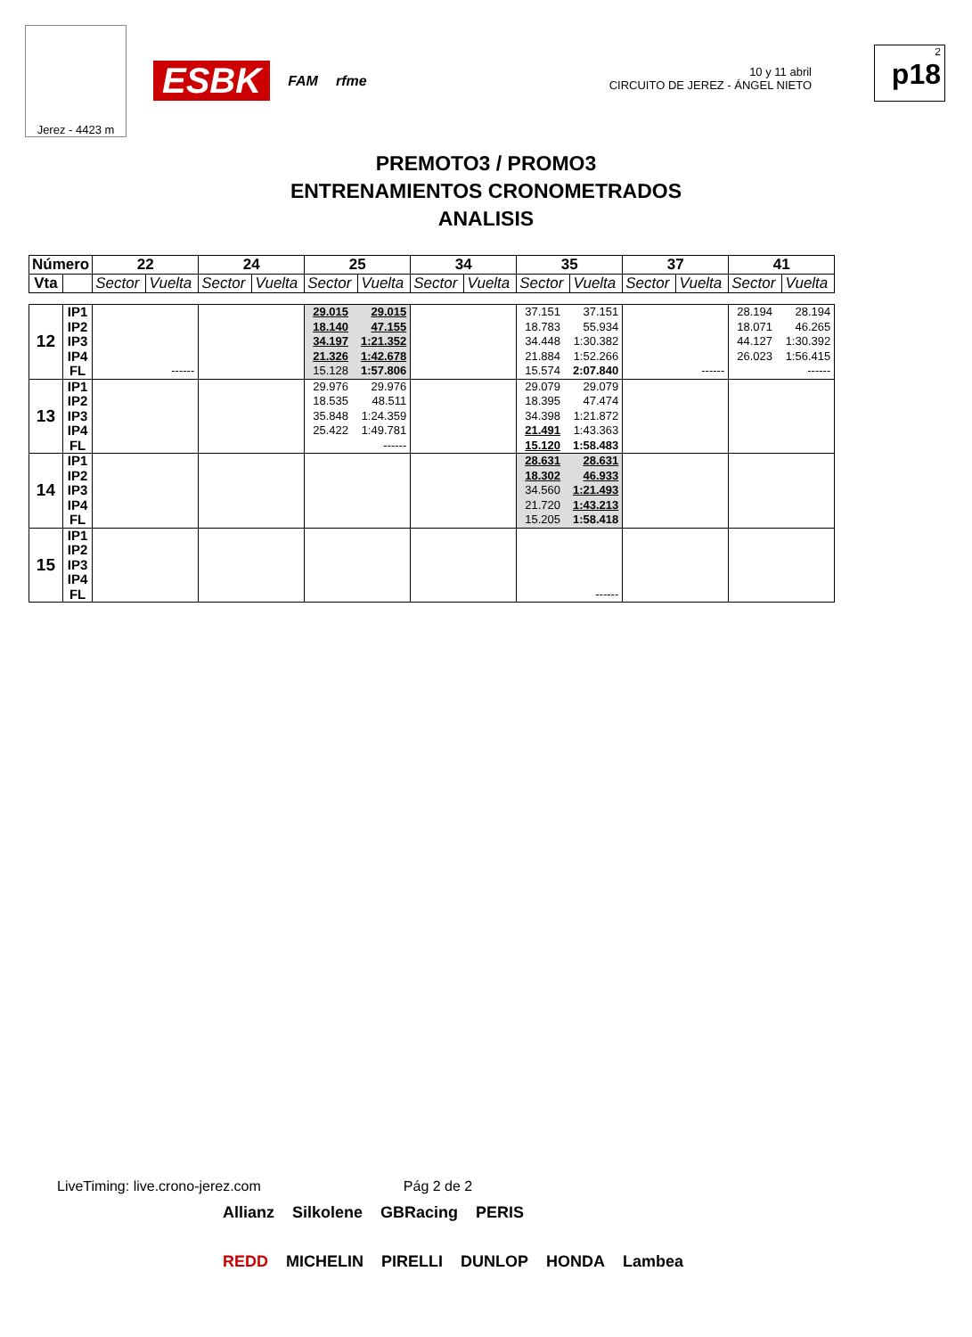Jerez - 4423 m
ESBK FAM rfme
10 y 11 abril
CIRCUITO DE JEREZ - ÁNGEL NIETO
2
p18
PREMOTO3 / PROMO3
ENTRENAMIENTOS CRONOMETRADOS
ANALISIS
| Número | | 22 | | 24 | | 25 | | 34 | | 35 | | 37 | | 41 | |
| Vta | | Sector | Vuelta | Sector | Vuelta | Sector | Vuelta | Sector | Vuelta | Sector | Vuelta | Sector | Vuelta | Sector | Vuelta |
| 12 | IP1 IP2 IP3 IP4 FL | ------ | | | | 29.015 29.015 18.140 47.155 34.197 1:21.352 21.326 1:42.678 15.128 1:57.806 | | | | 37.151 37.151 18.783 55.934 34.448 1:30.382 21.884 1:52.266 15.574 2:07.840 | | ------ | | 28.194 28.194 18.071 46.265 44.127 1:30.392 26.023 1:56.415 ------ | |
| 13 | IP1 IP2 IP3 IP4 FL | | | | | 29.976 29.976 18.535 48.511 35.848 1:24.359 25.422 1:49.781 ------ | | | | 29.079 29.079 18.395 47.474 34.398 1:21.872 21.491 1:43.363 15.120 1:58.483 | | | | | |
| 14 | IP1 IP2 IP3 IP4 FL | | | | | | | | | 28.631 28.631 18.302 46.933 34.560 1:21.493 21.720 1:43.213 15.205 1:58.418 | | | | | |
| 15 | IP1 IP2 IP3 IP4 FL | | | | | | | | | ------ | | | | | |
LiveTiming: live.crono-jerez.com Pág 2 de 2
Allianz Silkolene GBRacing PERIS
REDD MICHELIN PIRELLI DUNLOP HONDA Lambea